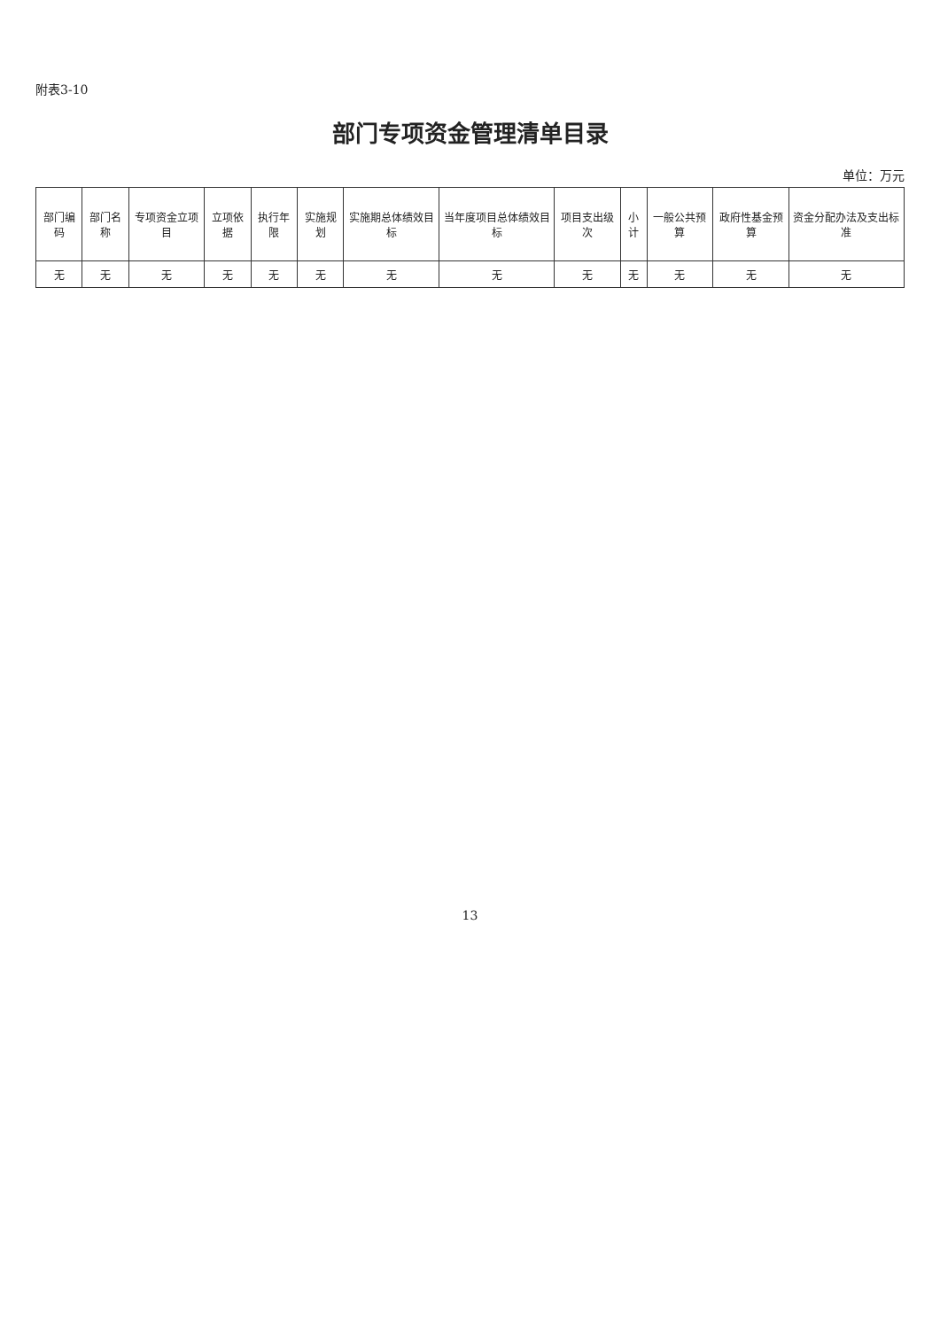附表3-10
部门专项资金管理清单目录
单位：万元
| 部门编码 | 部门名称 | 专项资金立项目 | 立项依据 | 执行年限 | 实施规划 | 实施期总体绩效目标 | 当年度项目总体绩效目标 | 项目支出级次 | 小计 | 一般公共预算 | 政府性基金预算 | 资金分配办法及支出标准 |
| --- | --- | --- | --- | --- | --- | --- | --- | --- | --- | --- | --- | --- |
| 无 | 无 | 无 | 无 | 无 | 无 | 无 | 无 | 无 | 无 | 无 | 无 | 无 |
13